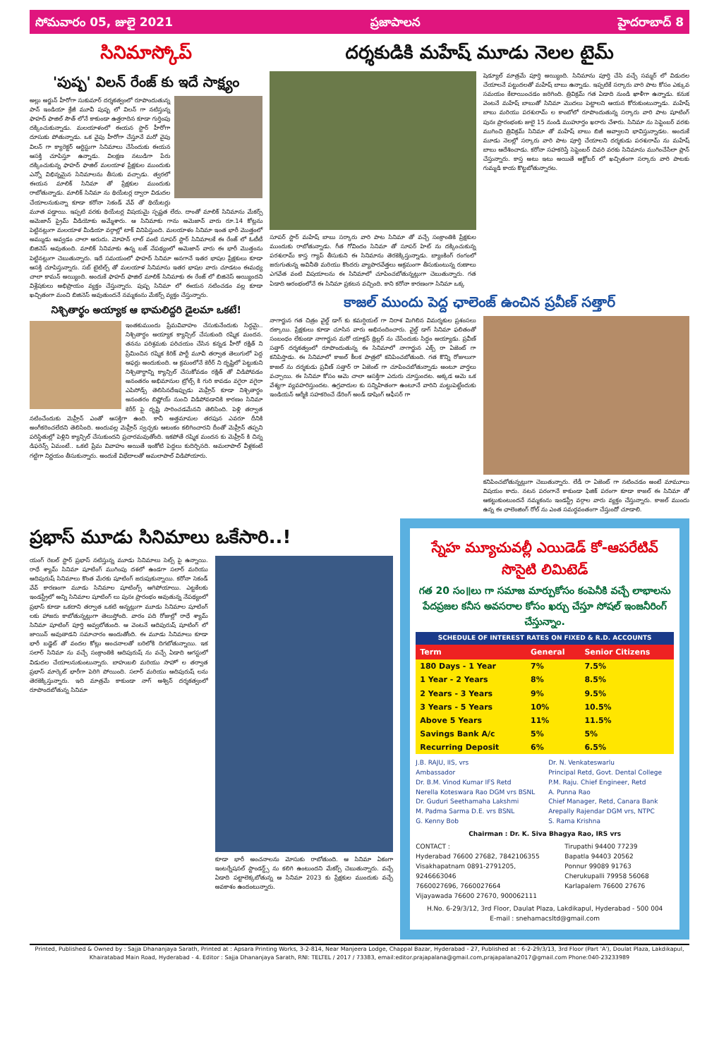సోమవారం 05, జులై 2021 ప్రజాపాలన హైదరాబాద్ 8
సినిమాస్కోప్
'పుష్ప' విలన్ రేంజ్ కు ఇదే సాక్ష్యం
అల్లు అర్జున్ హీరోగా సుకుమార్ దర్శకత్వంలో రూపొందుతున్న పాన్ ఇండియా క్రేజీ మూవీ పుష్ప లో విలన్ గా నటిస్తున్న ఫాహద్ ఫాజిల్ సౌత్ లోనే కాకుండా ఉత్తరాదిన కూడా గుర్తింపు దక్కించుకున్నాడు. మలయాళంలో ఈయన స్టార్ హీరోగా దూసుకు పోతున్నాడు. ఒక వైపు హీరోగా చేస్తూనే మరో వైపు విలన్ గా క్యారెక్టర్ ఆర్టిస్టుగా సినిమాలు చేసేందుకు ఈయన ఆసక్తి చూపిస్తూ ఉన్నాడు. విలక్షణ నటుడిగా పేరు దక్కించుకున్న ఫాహద్ ఫాజిల్ మలయాళ ప్రేక్షకుల ముందుకు ఎన్నో విభిన్నమైన సినిమాలను తీసుకు వచ్చాడు. త్వరలో ఈయన మాలిక్ సినిమా తో ప్రేక్షకుల ముందుకు రాబోతున్నాడు. మాలిక్ సినిమా ను థియేటర్ల ద్వారా విడుదల చేయాలనుకున్నా కూడా కరోనా సెకండ్ వేవ్ తో థియేటర్లు మూత పడ్డాయి. ఇప్పటి వరకు థియేటర్ల విషయమై స్పష్టత లేదు. దాంతో మాలిక్ సినిమాను మేకర్స్ అమెజాన్ ప్రైమ్ వీడియోకు అమ్మేశారు. ఆ సినిమాకు గాను అమెజాన్ వారు రూ.14 కోట్లను పెట్టినట్లుగా మలయాళ మీడియా వర్గాల్లో టాక్ వినిపిస్తుంది. మలయాళం సినిమా ఇంత భారీ మొత్తంలో అమ్ముడు అవ్వడం చాలా అరుదు. మోహన్ లాల్ వంటి సూపర్ స్టార్ సినిమాలకే ఈ రేంజ్ లో ఓటీటీ బిజినెస్ అవుతుంది. మాలిక్ సినిమాకు ఉన్న బజ్ నేపథ్యంలో అమెజాన్ వారు ఈ భారీ మొత్తంను పెట్టినట్లుగా చెబుతున్నారు. ఇదే సమయంలో ఫాహద్ సినిమా అనగానే ఇతర భాషల ప్రేక్షకులు కూడా ఆసక్తి చూపిస్తున్నారు. సబ్ టైటిల్స్ తో మలయాళ సినిమాను ఇతర భాషల వారు చూడటం ఈమధ్య చాలా కామన్ అయ్యింది. అందుకే ఫాహద్ ఫాజిల్ మాలిక్ సినిమాకు ఈ రేంజ్ లో బిజినెస్ అయ్యిందని విశ్లేషకులు అభిప్రాయం వ్యక్తం చేస్తున్నారు. పుష్ప సినిమా లో ఈయన నటించడం వల్ల కూడా ఖచ్చితంగా మంచి బిజినెస్ అవుతుందనే నమ్మకంను మేకర్స్ వ్యక్తం చేస్తున్నారు.
నిశ్చితార్థం అయ్యాక ఆ భామలిద్దరి డైలమా ఒకటే!
ఇంతకుముందు ప్రేమవివాహం చేసుకునేందుకు సిద్ధమై.. నిశ్చితార్థం అయ్యాక క్యాన్సిల్ చేసుకుంది రష్మిక మందన. తనను పరిశ్రమకు పరిచయం చేసిన కన్నడ హీరో రక్షిత్ ని ప్రేమించిన రష్మిక కిరిక్ పార్టీ మూవీ తర్వాత తెలుగులో పెద్ద ఆఫర్లు అందుకుంది. ఆ క్రమంలోనే కెరీర్ ని దృష్టిలో పెట్టుకుని నిశ్చితార్థాన్ని క్యాన్సిల్ చేసుకోవడం రక్షిత్ తో విడిపోవడం అనంతరం అభిమానుల ట్రోల్స్ కి గురి కావడం వగైరా వగైరా ఎపిసోడ్స్ తెలిసినదేఇప్పుడు మెహ్రీన్ కూడా నిశ్చితార్థం అనంతరం బిష్ణోయ్ నుంచి విడిపోవడానికి కారణం సినిమా కెరీర్ పై దృష్టి సారించడమేనని తెలిసింది. పెళ్లి తర్వాత నటించేందుకు మెహ్రీన్ ఎంతో ఆసక్తిగా ఉంది. కానీ అత్తమామల తరపున ఎవరూ దీనికి అంగీకరించలేదని తెలిసింది. అందువల్ల మెహ్రీన్ స్వచ్ఛకు ఆటంకం కలిగించారని దీంతో మెహ్రీన్ తప్పని పరిస్థితుల్లో పెళ్లిని క్యాన్సిల్ చేసుకుందని ప్రచారమవుతోంది. ఇకపోతే రష్మిక మందన కు మెహ్రీన్ కి చిన్న డిఫరెన్స్ ఏమంటే.. ఒకటి ప్రేమ వివాహం అయితే ఇంకోటి పెద్దలు కుదిర్చినది. అమలాపాల్ వీళ్లకంటే గట్టిగా నిర్ణయం తీసుకున్నారు. అందుకే విభేదాలతో అమలాపాల్ విడిపోయారు.
దర్శకుడికి మహేష్ మూడు నెలల టైమ్
సూపర్ స్టార్ మహేష్ బాబు సర్కారు వారి పాట సినిమా తో వచ్చే సంక్రాంతికి ప్రేక్షకుల ముందుకు రాబోతున్నాడు. గీత గోవిందం సినిమా తో సూపర్ హిట్ ను దక్కించుకున్న పరశురామ్ కాస్త గ్యాప్ తీసుకుని ఈ సినిమాను తెరకెక్కిస్తున్నాడు. బ్యాంకింగ్ రంగంలో జరుగుతున్న అవినీతి మరియు కొందరు వ్యాపారవేత్తలు అక్రమంగా తీసుకుంటున్న రుణాలు ఎగవేత వంటి విషయాలను ఈ సినిమాలో చూపించబోతున్నట్లుగా చెబుతున్నారు. గత ఏడాది ఆరంభంలోనే ఈ సినిమా ప్రకటన వచ్చింది. కాని కరోనా కారణంగా సినిమా ఒక్క
షెడ్యూల్ మాత్రమే పూర్తి అయ్యింది. సినిమాను పూర్తి చేసి వచ్చే సమ్మర్ లో విడుదల చేయాలనే పట్టుదలతో మహేష్ బాబు ఉన్నాడు. ఇప్పటికే సర్కారు వారి పాట కోసం ఎక్కువ సమయం కేటాయించడం జరిగింది. త్రివిక్రమ్ గత ఏడాది నుండి ఖాళీగా ఉన్నాడు. కనుక వెంటనే మహేష్ బాబుతో సినిమా మొదలు పెట్టాలని ఆయన కోరుకుంటున్నాడు. మహేష్ బాబు మరియు పరశురామ్ ల కాంబోలో రూపొందుతున్న సర్కారు వారి పాట షూటింగ్ పునః ప్రారంభంకు జులై 15 నుండి ముహూర్తం ఖరారు చేశారు. సినిమా ను సెప్టెంబర్ వరకు ముగించి త్రివిక్రమ్ సినిమా తో మహేష్ బాబు బిజీ అవ్వాలని భావిస్తున్నాడట. అందుకే మూడు నెలల్లో సర్కారు వారి పాట పూర్తి చేయాలని దర్శకుడు పరశురామ్ ను మహేష్ బాబు ఆదేశించాడు. కరోనా సహకరిస్తే సెప్టెంబర్ చివరి వరకు సినిమాను ముగించేసేలా ప్లాన్ చేస్తున్నారు. కాస్త అటు ఇటు అయితే అక్టోబర్ లో ఖచ్చితంగా సర్కారు వారి పాటకు గుమ్మడి కాయ కొట్టబోతున్నారట.
కాజల్ ముందు పెద్ద ఛాలెంజ్ ఉంచిన ప్రవీణ్ సత్తార్
నాగార్జున గత చిత్రం వైల్డ్ డాగ్ కు కమర్షియల్ గా నిరాశ మిగిలిన విమర్శకుల ప్రశంసలు దక్కాయి. ప్రేక్షకులు కూడా చూసిన వారు అభినందించారు. వైల్డ్ డాగ్ సినిమా ఫలితంతో సంబంధం లేకుండా నాగార్జున మరో యాక్షన్ థ్రిల్లర్ ను చేసేందుకు సిద్ధం అయ్యాడు. ప్రవీణ్ సత్తార్ దర్శకత్వంలో రూపొందుతున్న ఈ సినిమాలో నాగార్జున ఎక్స్ రా ఏజెంట్ గా కనిపిస్తాడు. ఈ సినిమాలో కాజల్ కీలక పాత్రలో కనిపించబోతుంది. గత కొన్ని రోజులుగా కాజల్ ను దర్శకుడు ప్రవీణ్ సత్తార్ రా ఏజెంట్ గా చూపించబోతున్నాడు అంటూ వార్తలు వచ్చాయి. ఈ సినిమా కోసం ఆమె చాలా ఆసక్తిగా ఎదురు చూస్తుందట. అక్కడ ఆమె ఒక వేశ్యగా వ్యవహరిస్తుందట. ఉగ్రవాదుల కు సన్నిహితంగా ఉంటూనే వారిని మట్టుపెట్టేందుకు ఇండియన్ ఆర్మీకి సహకరించే డేరింగ్ అండ్ డాషింగ్ ఆఫీసర్ గా
కనిపించబోతున్నట్లుగా చెబుతున్నారు. లేడీ రా ఏజెంట్ గా నటించడం అంటే మామూలు విషయం కాదు. నటన పరంగానే కాకుండా ఫిజిక్ పరంగా కూడా కాజల్ ఈ సినిమా తో ఆకట్టుకుంటుందనే నమ్మకంను ఇండస్ట్రీ వర్గాల వారు వ్యక్తం చేస్తున్నారు. కాజల్ ముందు ఉన్న ఈ ఛాలెంజింగ్ రోల్ ను ఎంత సమర్థవంతంగా చేస్తుందో చూడాలి.
ప్రభాస్ మూడు సినిమాలు ఒకేసారి..!
యంగ్ రెబల్ స్టార్ ప్రభాస్ నటిస్తున్న మూడు సినిమాలు సెట్స్ పై ఉన్నాయి. రాధే శ్యామ్ సినిమా షూటింగ్ ముగింపు దశలో ఉండగా సలార్ మరియు ఆదిపురుష్ సినిమాలు కొంత మేరకు షూటింగ్ జరుపుకున్నాయి. కరోనా సెకండ్ వేవ్ కారణంగా మూడు సినిమాల షూటింగ్స్ ఆగిపోయాయి. ఎట్టకేలకు ఇండస్ట్రీలో అన్ని సినిమాల షూటింగ్ లు పునః ప్రారంభం అవుతున్న నేపథ్యంలో ప్రభాస్ కూడా ఒకదాని తర్వాత ఒకటి అన్నట్లుగా మూడు సినిమాల షూటింగ్ లకు హాజరు కాబోతున్నట్లుగా తెలుస్తోంది. వారం పది రోజుల్లో రాధే శ్యామ్ సినిమా షూటింగ్ పూర్తి అవ్వబోతుంది. ఆ వెంటనే ఆదిపురుష్ షూటింగ్ లో జాయిన్ అవుతాడని సమాచారం అందుతోంది. ఈ మూడు సినిమాలు కూడా భారీ బడ్జెట్ తో వందల కోట్లు అంచనాలతో బరిలోకి దిగబోతున్నాయి. ఇక సలార్ సినిమా ను వచ్చే సంక్రాంతికి ఆదిపురుష్ ను వచ్చే ఏడాది ఆగస్టులో విడుదల చేయాలనుకుంటున్నారు. బాహుబలి మరియు సాహో ల తర్వాత ప్రభాస్ మార్కెట్ భారీగా పెరిగి పోయింది. సలార్ మరియు ఆదిపురుష్ లను తెరకెక్కిస్తున్నారు. ఇది మాత్రమే కాకుండా నాగ్ అశ్విన్ దర్శకత్వంలో రూపొందబోతున్న సినిమా
కూడా భారీ అంచనాలను మోసుకు రాబోతుంది. ఆ సినిమా ఏకంగా ఇంటర్నేషనల్ స్టాండర్డ్స్ ను కలిగి ఉంటుందని మేకర్స్ చెబుతున్నారు. వచ్చే ఏడాది పట్టాలెక్కబోతున్న ఆ సినిమా 2023 కు ప్రేక్షకుల ముందుకు వచ్చే అవకాశం ఉందంటున్నారు.
స్నేహ మ్యూచువల్లీ ఎయిడెడ్ కో-ఆపరేటివ్ సొసైటి లిమిటెడ్
గత 20 సం॥లు గా సమాజ మార్పుకోసం కంపెనీకి వచ్చే లాభాలను పేదప్రజల కనీస అవసరాల కోసం ఖర్చు చేస్తూ సోషల్ ఇంజనీరింగ్ చేస్తున్నాం.
SCHEDULE OF INTEREST RATES ON FIXED & R.D. ACCOUNTS
| Term | General | Senior Citizens |
| --- | --- | --- |
| 180 Days - 1 Year | 7% | 7.5% |
| 1 Year - 2 Years | 8% | 8.5% |
| 2 Years - 3 Years | 9% | 9.5% |
| 3 Years - 5 Years | 10% | 10.5% |
| Above 5 Years | 11% | 11.5% |
| Savings Bank A/c | 5% | 5% |
| Recurring Deposit | 6% | 6.5% |
J.B. RAJU, IIS, vrs
Ambassador
Dr. B.M. Vinod Kumar IFS Retd
Nerella Koteswara Rao DGM vrs BSNL
Dr. Guduri Seethamaha Lakshmi
M. Padma Sarma D.E. vrs BSNL
G. Kenny Bob
Dr. N. Venkateswarlu
Principal Retd, Govt. Dental College
P.M. Raju. Chief Engineer, Retd
A. Punna Rao
Chief Manager, Retd, Canara Bank
Arepally Rajendar DGM vrs, NTPC
S. Rama Krishna
Chairman : Dr. K. Siva Bhagya Rao, IRS vrs
CONTACT :
Hyderabad 76600 27682, 7842106355
Visakhapatnam 0891-2791205, 9246663046
7660027696, 7660027664
Vijayawada 76600 27670, 900062111
Tirupathi 94400 77239
Bapatla 94403 20562
Ponnur 99089 91763
Cherukupalli 79958 56068
Karlapalem 76600 27676
H.No. 6-29/3/12, 3rd Floor, Daulat Plaza, Lakdikapul, Hyderabad - 500 004
E-mail : snehamacsltd@gmail.com
Printed, Published & Owned by : Sajja Dhananjaya Sarath, Printed at : Apsara Printing Works, 3-2-814, Near Manjeera Lodge, Chappal Bazar, Hyderabad - 27, Published at : 6-2-29/3/13, 3rd Floor (Part 'A'), Doulat Plaza, Lakdikapul, Khairatabad Main Road, Hyderabad - 4. Editor : Sajja Dhananjaya Sarath, RNI: TELTEL / 2017 / 73383, email:editor.prajapalana@gmail.com,prajapalana2017@gmail.com Phone:040-23233989